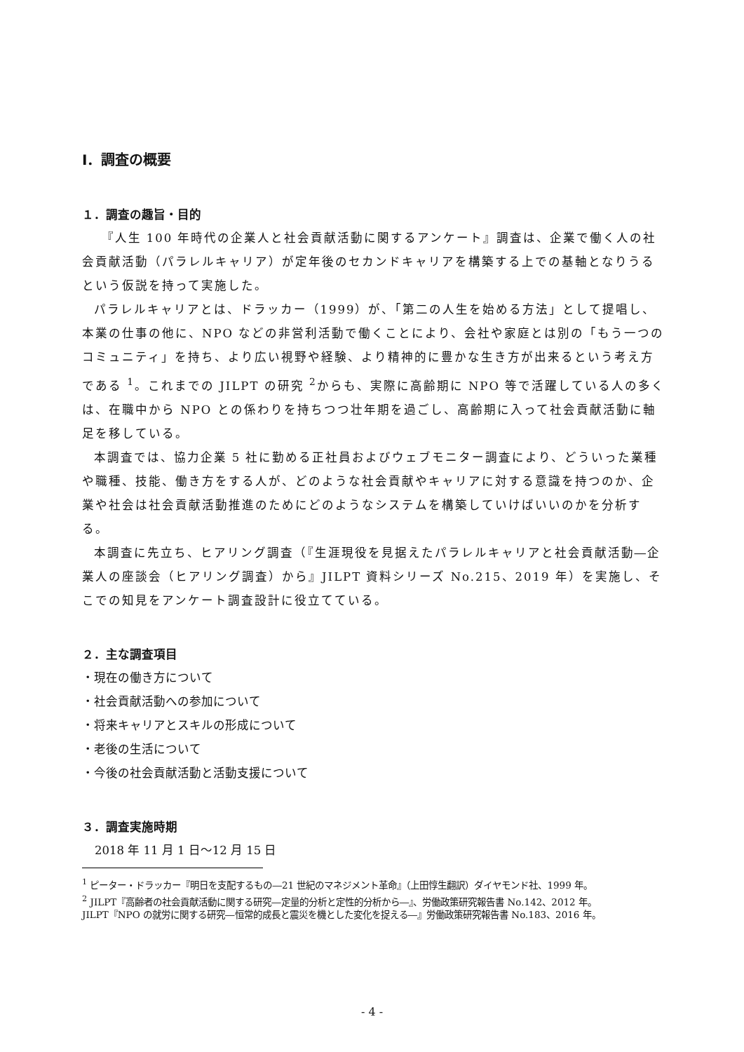Ⅰ．調査の概要
１．調査の趣旨・目的
　『人生 100 年時代の企業人と社会貢献活動に関するアンケート』調査は、企業で働く人の社会貢献活動（パラレルキャリア）が定年後のセカンドキャリアを構築する上での基軸となりうるという仮説を持って実施した。
パラレルキャリアとは、ドラッカー（1999）が、「第二の人生を始める方法」として提唱し、本業の仕事の他に、NPO などの非営利活動で働くことにより、会社や家庭とは別の「もう一つのコミュニティ」を持ち、より広い視野や経験、より精神的に豊かな生き方が出来るという考え方である <sup>1</sup>。これまでの JILPT の研究 <sup>2</sup>からも、実際に高齢期に NPO 等で活躍している人の多くは、在職中から NPO との係わりを持ちつつ壮年期を過ごし、高齢期に入って社会貢献活動に軸足を移している。
本調査では、協力企業 5 社に勤める正社員およびウェブモニター調査により、どういった業種や職種、技能、働き方をする人が、どのような社会貢献やキャリアに対する意識を持つのか、企業や社会は社会貢献活動推進のためにどのようなシステムを構築していけばいいのかを分析する。
本調査に先立ち、ヒアリング調査（『生涯現役を見据えたパラレルキャリアと社会貢献活動―企業人の座談会（ヒアリング調査）から』JILPT 資料シリーズ No.215、2019 年）を実施し、そこでの知見をアンケート調査設計に役立てている。
２．主な調査項目
・現在の働き方について
・社会貢献活動への参加について
・将来キャリアとスキルの形成について
・老後の生活について
・今後の社会貢献活動と活動支援について
３．調査実施時期
2018 年 11 月 1 日～12 月 15 日
<sup>1</sup> ピーター・ドラッカー『明日を支配するもの―21 世紀のマネジメント革命』（上田惇生翻訳）ダイヤモンド社、1999 年。
<sup>2</sup> JILPT『高齢者の社会貢献活動に関する研究―定量的分析と定性的分析から―』、労働政策研究報告書 No.142、2012 年。
JILPT『NPO の就労に関する研究―恒常的成長と震災を機とした変化を捉える―』労働政策研究報告書 No.183、2016 年。
- 4 -